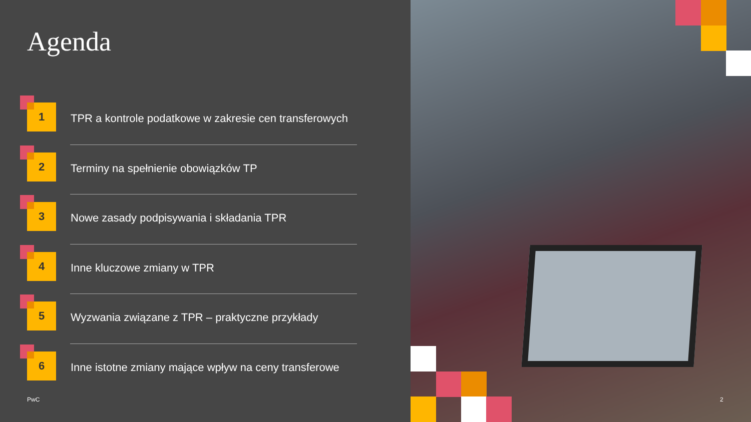Agenda
1
TPR a kontrole podatkowe w zakresie cen transferowych
2
Terminy na spełnienie obowiązków TP
3
Nowe zasady podpisywania i składania TPR
4
Inne kluczowe zmiany w TPR
5
Wyzwania związane z TPR – praktyczne przykłady
6
Inne istotne zmiany mające wpływ na ceny transferowe
PwC
2